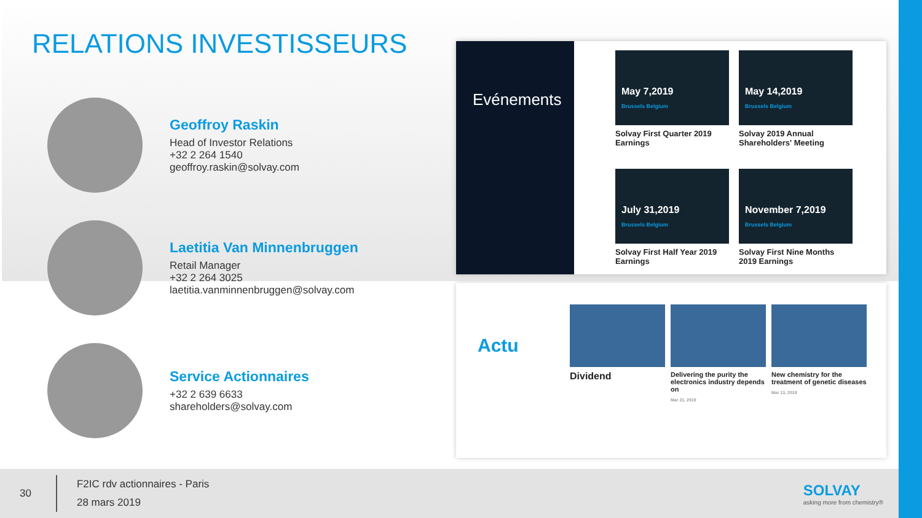RELATIONS INVESTISSEURS
Geoffroy Raskin
Head of Investor Relations
+32 2 264 1540
geoffroy.raskin@solvay.com
Laetitia Van Minnenbruggen
Retail Manager
+32 2 264 3025
laetitia.vanminnenbruggen@solvay.com
Service Actionnaires
+32 2 639 6633
shareholders@solvay.com
Evénements
May 7,2019
Brussels Belgium
Solvay First Quarter 2019 Earnings
May 14,2019
Brussels Belgium
Solvay 2019 Annual Shareholders' Meeting
July 31,2019
Brussels Belgium
Solvay First Half Year 2019 Earnings
November 7,2019
Brussels Belgium
Solvay First Nine Months 2019 Earnings
Actu
Dividend
Delivering the purity the electronics industry depends on
Mar 21, 2019
New chemistry for the treatment of genetic diseases
Mar 13, 2019
30
F2IC rdv actionnaires - Paris
28 mars 2019
SOLVAY
asking more from chemistry®